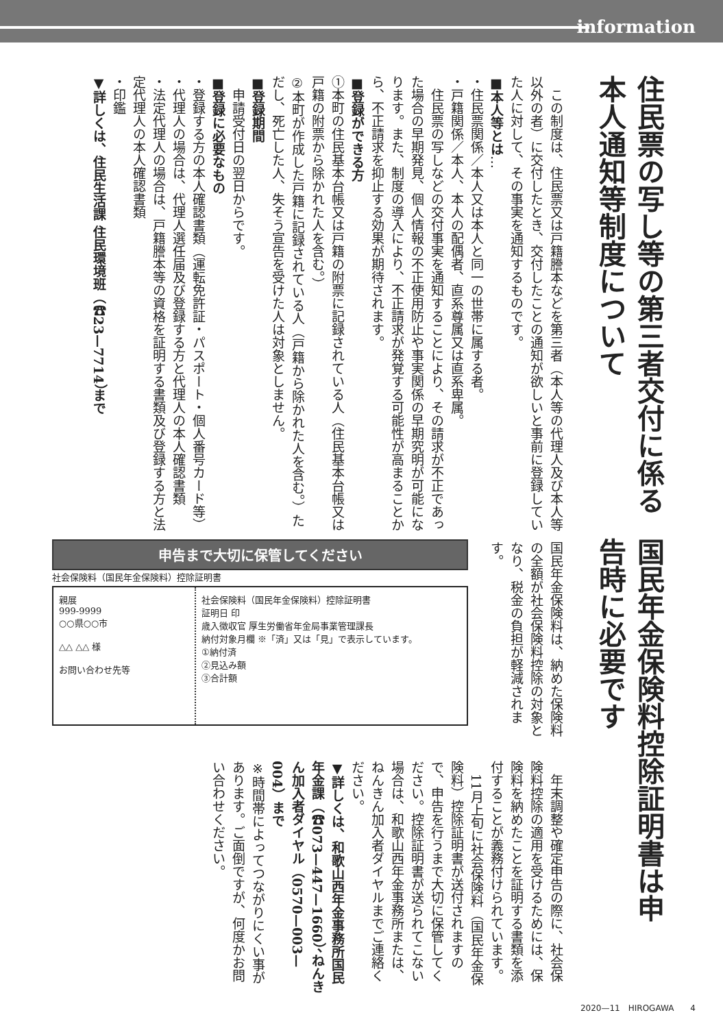information
住民票の写し等の第三者交付に係る本人通知等制度について
　この制度は、住民票又は戸籍謄本などを第三者（本人等の代理人及び本人等以外の者）に交付したとき、交付したことの通知が欲しいと事前に登録していた人に対して、その事実を通知するものです。
■本人等とは…
・住民票関係／本人又は本人と同一の世帯に属する者。
・戸籍関係／本人、本人の配偶者、直系尊属又は直系卑属。
　住民票の写しなどの交付事実を通知することにより、その請求が不正であった場合の早期発見、個人情報の不正使用防止や事実関係の早期究明が可能になります。また、制度の導入により、不正請求が発覚する可能性が高まることから、不正請求を抑止する効果が期待されます。
■登録ができる方
①本町の住民基本台帳又は戸籍の附票に記録されている人（住民基本台帳又は戸籍の附票から除かれた人を含む。）
②本町が作成した戸籍に記録されている人（戸籍から除かれた人を含む。）ただし、死亡した人、失そう宣告を受けた人は対象としません。
■登録期間
　申請受付日の翌日からです。
■登録に必要なもの
・登録する方の本人確認書類（運転免許証・パスポート・個人番号カード等）
・代理人の場合は、代理人選任届及び登録する方と代理人の本人確認書類
・法定代理人の場合は、戸籍謄本等の資格を証明する書類及び登録する方と法定代理人の本人確認書類
・印鑑
▼詳しくは、住民生活課 住民環境班（☎23—7714）まで
国民年金保険料控除証明書は申告時に必要です
国民年金保険料は、納めた保険料の全額が社会保険料控除の対象となり、税金の負担が軽減されます。
申告まで大切に保管してください
社会保険料（国民年金保険料）控除証明書
親展
999-9999
○○県○○市
△△ △△ 様
お問い合わせ先等
社会保険料（国民年金保険料）控除証明書
証明日 印
歳入徴収官 厚生労働省年金局事業管理課長
納付対象月欄 ※「済」又は「見」で表示しています。
①納付済
②見込み額
③合計額
　年末調整や確定申告の際に、社会保険料控除の適用を受けるためには、保険料を納めたことを証明する書類を添付することが義務付けられています。
　11月上旬に社会保険料（国民年金保険料）控除証明書が送付されますので、申告を行うまで大切に保管してください。控除証明書が送られてこない場合は、和歌山西年金事務所または、ねんきん加入者ダイヤルまでご連絡ください。
▼詳しくは、和歌山西年金事務所国民年金課（☎073—447—1660）、ねんきん加入者ダイヤル（0570—003—004）まで
※時間帯によってつながりにくい事があります。ご面倒ですが、何度かお問い合わせください。
2020—11　HIROGAWA　　4